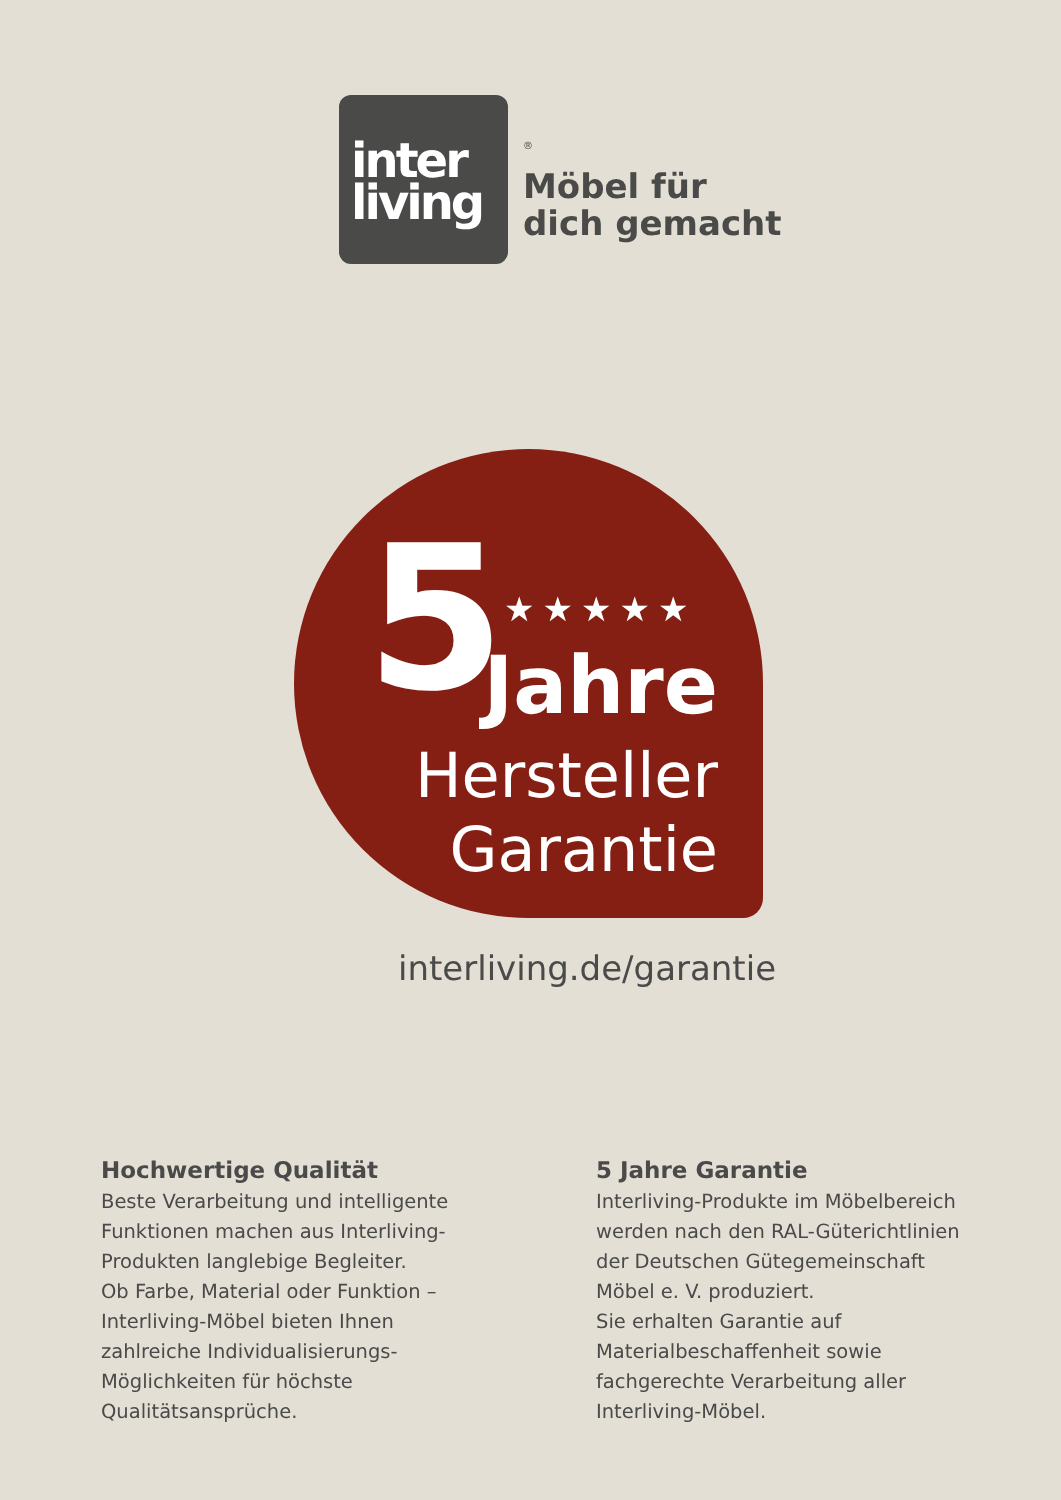inter
living
<sup>®</sup>
Möbel für
dich gemacht
5 ★★★★★
Jahre
Hersteller
Garantie
interliving.de/garantie
Hochwertige Qualität
Beste Verarbeitung und intelligente Funktionen machen aus Interliving-Produkten langlebige Begleiter.
Ob Farbe, Material oder Funktion – Interliving-Möbel bieten Ihnen zahlreiche Individualisierungs-Möglichkeiten für höchste Qualitätsansprüche.
5 Jahre Garantie
Interliving-Produkte im Möbelbereich werden nach den RAL-Güterichtlinien der Deutschen Gütegemeinschaft Möbel e. V. produziert.
Sie erhalten Garantie auf Materialbeschaffenheit sowie fachgerechte Verarbeitung aller Interliving-Möbel.